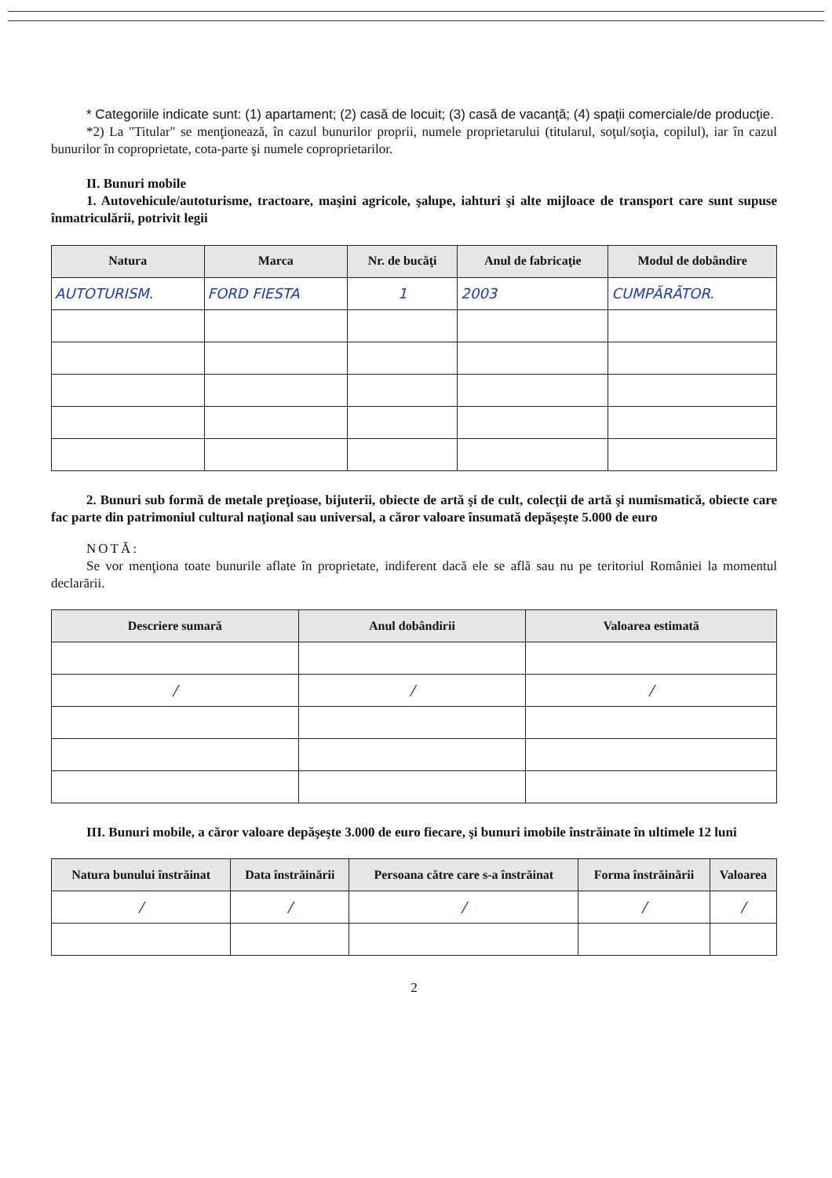* Categoriile indicate sunt: (1) apartament; (2) casă de locuit; (3) casă de vacanţă; (4) spaţii comerciale/de producţie.
*2) La "Titular" se menţionează, în cazul bunurilor proprii, numele proprietarului (titularul, soţul/soţia, copilul), iar în cazul bunurilor în coproprietate, cota-parte şi numele coproprietarilor.
II. Bunuri mobile
1. Autovehicule/autoturisme, tractoare, maşini agricole, şalupe, iahturi şi alte mijloace de transport care sunt supuse înmatriculării, potrivit legii
| Natura | Marca | Nr. de bucăţi | Anul de fabricaţie | Modul de dobândire |
| --- | --- | --- | --- | --- |
| AUTOTURISM. | FORD FIESTA | 1 | 2003 | CUMPĂRĂTOR. |
2. Bunuri sub formă de metale preţioase, bijuterii, obiecte de artă şi de cult, colecţii de artă şi numismatică, obiecte care fac parte din patrimoniul cultural naţional sau universal, a căror valoare însumată depăşeşte 5.000 de euro
NOTĂ:
Se vor menţiona toate bunurile aflate în proprietate, indiferent dacă ele se află sau nu pe teritoriul României la momentul declarării.
| Descriere sumară | Anul dobândirii | Valoarea estimată |
| --- | --- | --- |
| / | / | / |
III. Bunuri mobile, a căror valoare depăşeşte 3.000 de euro fiecare, şi bunuri imobile înstrăinate în ultimele 12 luni
| Natura bunului înstrăinat | Data înstrăinării | Persoana către care s-a înstrăinat | Forma înstrăinării | Valoarea |
| --- | --- | --- | --- | --- |
| / | / | / | / | / |
2